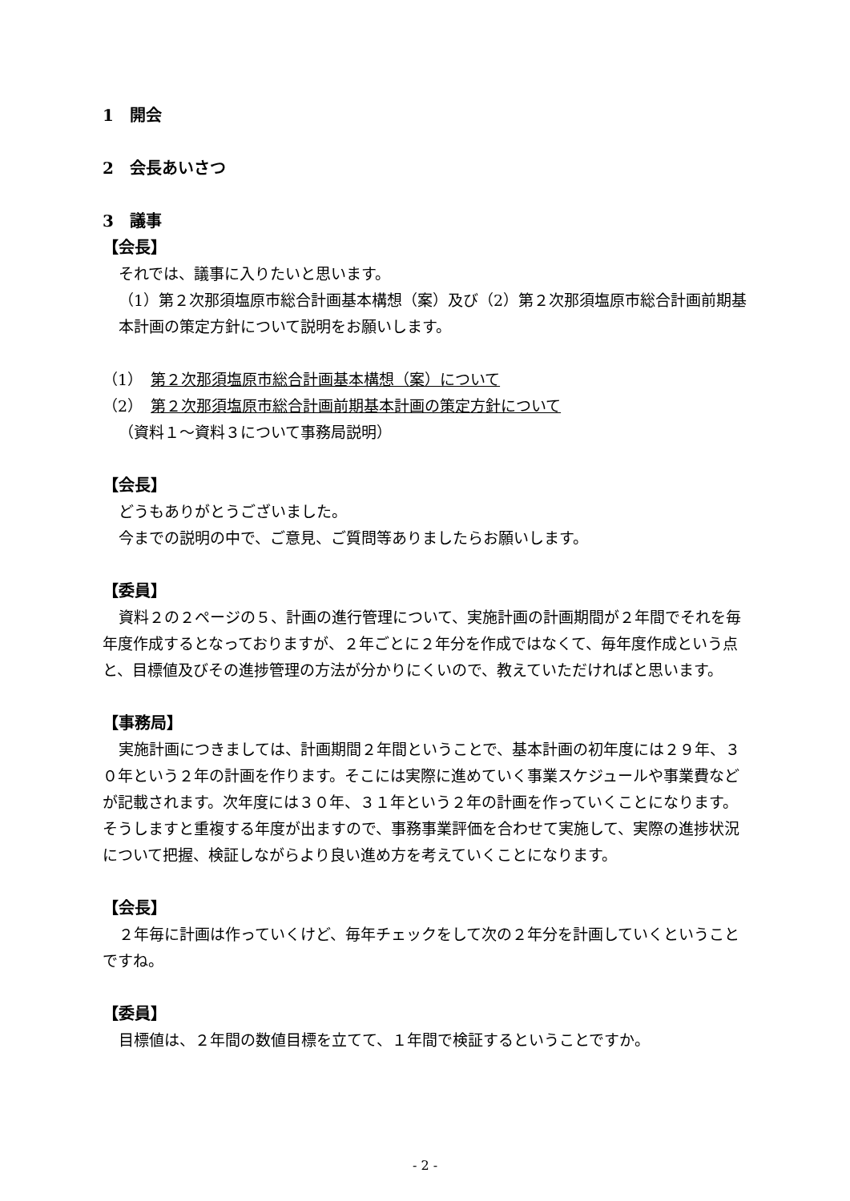1　開会
2　会長あいさつ
3　議事
【会長】
それでは、議事に入りたいと思います。
（1）第２次那須塩原市総合計画基本構想（案）及び（2）第２次那須塩原市総合計画前期基本計画の策定方針について説明をお願いします。
（1）　第２次那須塩原市総合計画基本構想（案）について
（2）　第２次那須塩原市総合計画前期基本計画の策定方針について
（資料１～資料３について事務局説明）
【会長】
どうもありがとうございました。
今までの説明の中で、ご意見、ご質問等ありましたらお願いします。
【委員】
資料２の２ページの５、計画の進行管理について、実施計画の計画期間が２年間でそれを毎年度作成するとなっておりますが、２年ごとに２年分を作成ではなくて、毎年度作成という点と、目標値及びその進捗管理の方法が分かりにくいので、教えていただければと思います。
【事務局】
実施計画につきましては、計画期間２年間ということで、基本計画の初年度には２９年、３０年という２年の計画を作ります。そこには実際に進めていく事業スケジュールや事業費などが記載されます。次年度には３０年、３１年という２年の計画を作っていくことになります。そうしますと重複する年度が出ますので、事務事業評価を合わせて実施して、実際の進捗状況について把握、検証しながらより良い進め方を考えていくことになります。
【会長】
２年毎に計画は作っていくけど、毎年チェックをして次の２年分を計画していくということですね。
【委員】
目標値は、２年間の数値目標を立てて、１年間で検証するということですか。
- 2 -